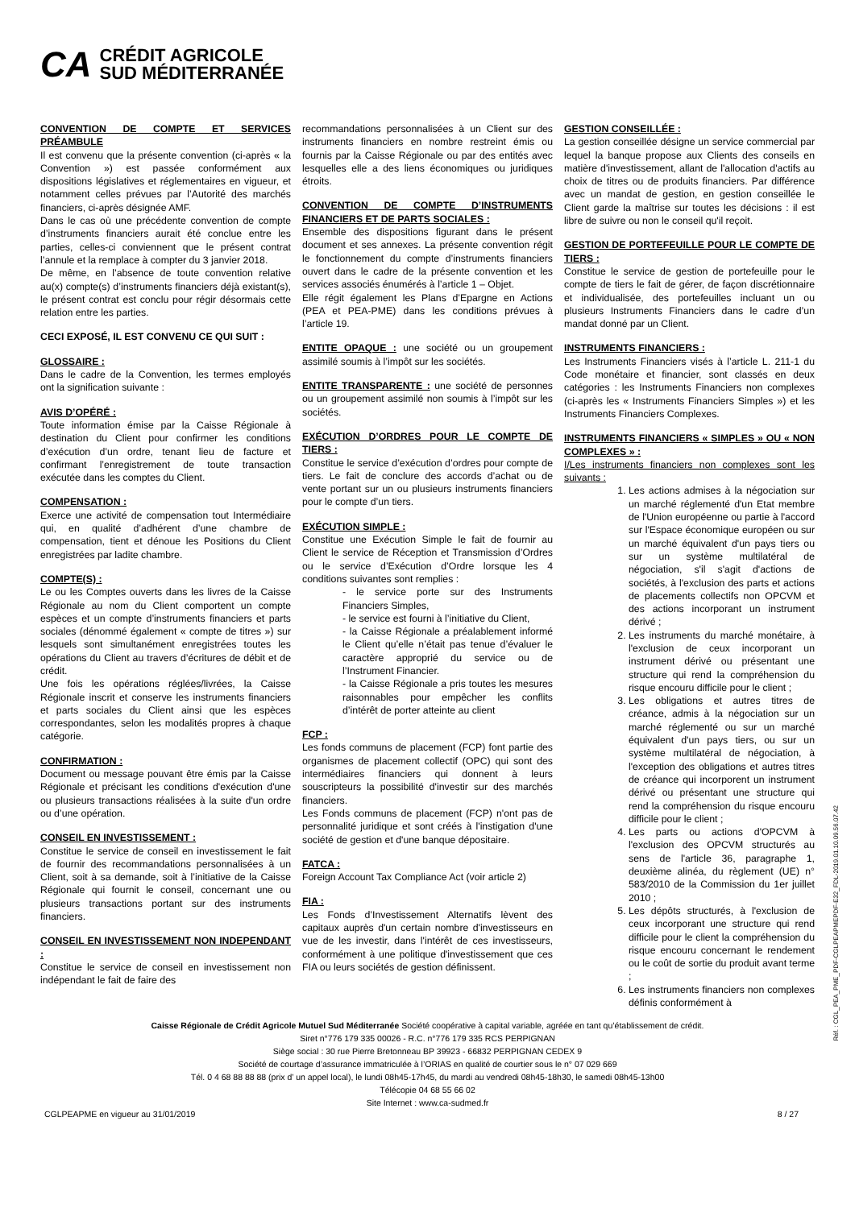CA
CRÉDIT AGRICOLE
SUD MÉDITERRANÉE
CONVENTION DE COMPTE ET SERVICES PRÉAMBULE
Il est convenu que la présente convention (ci-après « la Convention ») est passée conformément aux dispositions législatives et réglementaires en vigueur, et notamment celles prévues par l’Autorité des marchés financiers, ci-après désignée AMF.
Dans le cas où une précédente convention de compte d’instruments financiers aurait été conclue entre les parties, celles-ci conviennent que le présent contrat l’annule et la remplace à compter du 3 janvier 2018.
De même, en l’absence de toute convention relative au(x) compte(s) d’instruments financiers déjà existant(s), le présent contrat est conclu pour régir désormais cette relation entre les parties.
CECI EXPOSÉ, IL EST CONVENU CE QUI SUIT :
GLOSSAIRE :
Dans le cadre de la Convention, les termes employés ont la signification suivante :
AVIS D’OPÉRÉ :
Toute information émise par la Caisse Régionale à destination du Client pour confirmer les conditions d’exécution d’un ordre, tenant lieu de facture et confirmant l’enregistrement de toute transaction exécutée dans les comptes du Client.
COMPENSATION :
Exerce une activité de compensation tout Intermédiaire qui, en qualité d’adhérent d’une chambre de compensation, tient et dénoue les Positions du Client enregistrées par ladite chambre.
COMPTE(S) :
Le ou les Comptes ouverts dans les livres de la Caisse Régionale au nom du Client comportent un compte espèces et un compte d’instruments financiers et parts sociales (dénommé également « compte de titres ») sur lesquels sont simultanément enregistrées toutes les opérations du Client au travers d’écritures de débit et de crédit.
Une fois les opérations réglées/livrées, la Caisse Régionale inscrit et conserve les instruments financiers et parts sociales du Client ainsi que les espèces correspondantes, selon les modalités propres à chaque catégorie.
CONFIRMATION :
Document ou message pouvant être émis par la Caisse Régionale et précisant les conditions d'exécution d'une ou plusieurs transactions réalisées à la suite d'un ordre ou d’une opération.
CONSEIL EN INVESTISSEMENT :
Constitue le service de conseil en investissement le fait de fournir des recommandations personnalisées à un Client, soit à sa demande, soit à l’initiative de la Caisse Régionale qui fournit le conseil, concernant une ou plusieurs transactions portant sur des instruments financiers.
CONSEIL EN INVESTISSEMENT NON INDEPENDANT :
Constitue le service de conseil en investissement non indépendant le fait de faire des
recommandations personnalisées à un Client sur des instruments financiers en nombre restreint émis ou fournis par la Caisse Régionale ou par des entités avec lesquelles elle a des liens économiques ou juridiques étroits.
CONVENTION DE COMPTE D’INSTRUMENTS FINANCIERS ET DE PARTS SOCIALES :
Ensemble des dispositions figurant dans le présent document et ses annexes. La présente convention régit le fonctionnement du compte d’instruments financiers ouvert dans le cadre de la présente convention et les services associés énumérés à l’article 1 – Objet.
Elle régit également les Plans d’Epargne en Actions (PEA et PEA-PME) dans les conditions prévues à l’article 19.
ENTITE OPAQUE : une société ou un groupement assimilé soumis à l’impôt sur les sociétés.
ENTITE TRANSPARENTE : une société de personnes ou un groupement assimilé non soumis à l’impôt sur les sociétés.
EXÉCUTION D’ORDRES POUR LE COMPTE DE TIERS :
Constitue le service d’exécution d’ordres pour compte de tiers. Le fait de conclure des accords d’achat ou de vente portant sur un ou plusieurs instruments financiers pour le compte d’un tiers.
EXÉCUTION SIMPLE :
Constitue une Exécution Simple le fait de fournir au Client le service de Réception et Transmission d’Ordres ou le service d’Exécution d’Ordre lorsque les 4 conditions suivantes sont remplies :
- le service porte sur des Instruments Financiers Simples,
- le service est fourni à l’initiative du Client,
- la Caisse Régionale a préalablement informé le Client qu’elle n’était pas tenue d’évaluer le caractère approprié du service ou de l’Instrument Financier.
- la Caisse Régionale a pris toutes les mesures raisonnables pour empêcher les conflits d’intérêt de porter atteinte au client
FCP :
Les fonds communs de placement (FCP) font partie des organismes de placement collectif (OPC) qui sont des intermédiaires financiers qui donnent à leurs souscripteurs la possibilité d'investir sur des marchés financiers.
Les Fonds communs de placement (FCP) n'ont pas de personnalité juridique et sont créés à l'instigation d'une société de gestion et d'une banque dépositaire.
FATCA :
Foreign Account Tax Compliance Act (voir article 2)
FIA :
Les Fonds d’Investissement Alternatifs lèvent des capitaux auprès d'un certain nombre d'investisseurs en vue de les investir, dans l'intérêt de ces investisseurs, conformément à une politique d'investissement que ces FIA ou leurs sociétés de gestion définissent.
GESTION CONSEILLÉE :
La gestion conseillée désigne un service commercial par lequel la banque propose aux Clients des conseils en matière d'investissement, allant de l'allocation d'actifs au choix de titres ou de produits financiers. Par différence avec un mandat de gestion, en gestion conseillée le Client garde la maîtrise sur toutes les décisions : il est libre de suivre ou non le conseil qu'il reçoit.
GESTION DE PORTEFEUILLE POUR LE COMPTE DE TIERS :
Constitue le service de gestion de portefeuille pour le compte de tiers le fait de gérer, de façon discrétionnaire et individualisée, des portefeuilles incluant un ou plusieurs Instruments Financiers dans le cadre d’un mandat donné par un Client.
INSTRUMENTS FINANCIERS :
Les Instruments Financiers visés à l’article L. 211-1 du Code monétaire et financier, sont classés en deux catégories : les Instruments Financiers non complexes (ci-après les « Instruments Financiers Simples ») et les Instruments Financiers Complexes.
INSTRUMENTS FINANCIERS « SIMPLES » OU « NON COMPLEXES » :
I/Les instruments financiers non complexes sont les suivants :
1. Les actions admises à la négociation sur un marché réglementé d'un Etat membre de l'Union européenne ou partie à l'accord sur l'Espace économique européen ou sur un marché équivalent d'un pays tiers ou sur un système multilatéral de négociation, s'il s'agit d'actions de sociétés, à l'exclusion des parts et actions de placements collectifs non OPCVM et des actions incorporant un instrument dérivé ;
2. Les instruments du marché monétaire, à l'exclusion de ceux incorporant un instrument dérivé ou présentant une structure qui rend la compréhension du risque encouru difficile pour le client ;
3. Les obligations et autres titres de créance, admis à la négociation sur un marché réglementé ou sur un marché équivalent d'un pays tiers, ou sur un système multilatéral de négociation, à l'exception des obligations et autres titres de créance qui incorporent un instrument dérivé ou présentant une structure qui rend la compréhension du risque encouru difficile pour le client ;
4. Les parts ou actions d'OPCVM à l'exclusion des OPCVM structurés au sens de l'article 36, paragraphe 1, deuxième alinéa, du règlement (UE) n° 583/2010 de la Commission du 1er juillet 2010 ;
5. Les dépôts structurés, à l'exclusion de ceux incorporant une structure qui rend difficile pour le client la compréhension du risque encouru concernant le rendement ou le coût de sortie du produit avant terme ;
6. Les instruments financiers non complexes définis conformément à
Caisse Régionale de Crédit Agricole Mutuel Sud Méditerranée Société coopérative à capital variable, agréée en tant qu’établissement de crédit.
Siret n°776 179 335 00026 - R.C. n°776 179 335 RCS PERPIGNAN
Siège social : 30 rue Pierre Bretonneau BP 39923 - 66832 PERPIGNAN CEDEX 9
Société de courtage d’assurance immatriculée à l’ORIAS en qualité de courtier sous le n° 07 029 669
Tél. 0 4 68 88 88 88 (prix d’ un appel local), le lundi 08h45-17h45, du mardi au vendredi 08h45-18h30, le samedi 08h45-13h00
Télécopie 04 68 55 66 02
Site Internet : www.ca-sudmed.fr
CGLPEAPME en vigueur au 31/01/2019 8 / 27
Réf. : CGL_PEA_PME_PDF-CGLPEAPMEPDF-E32_FDL-2019.01.10.09.56.07.42